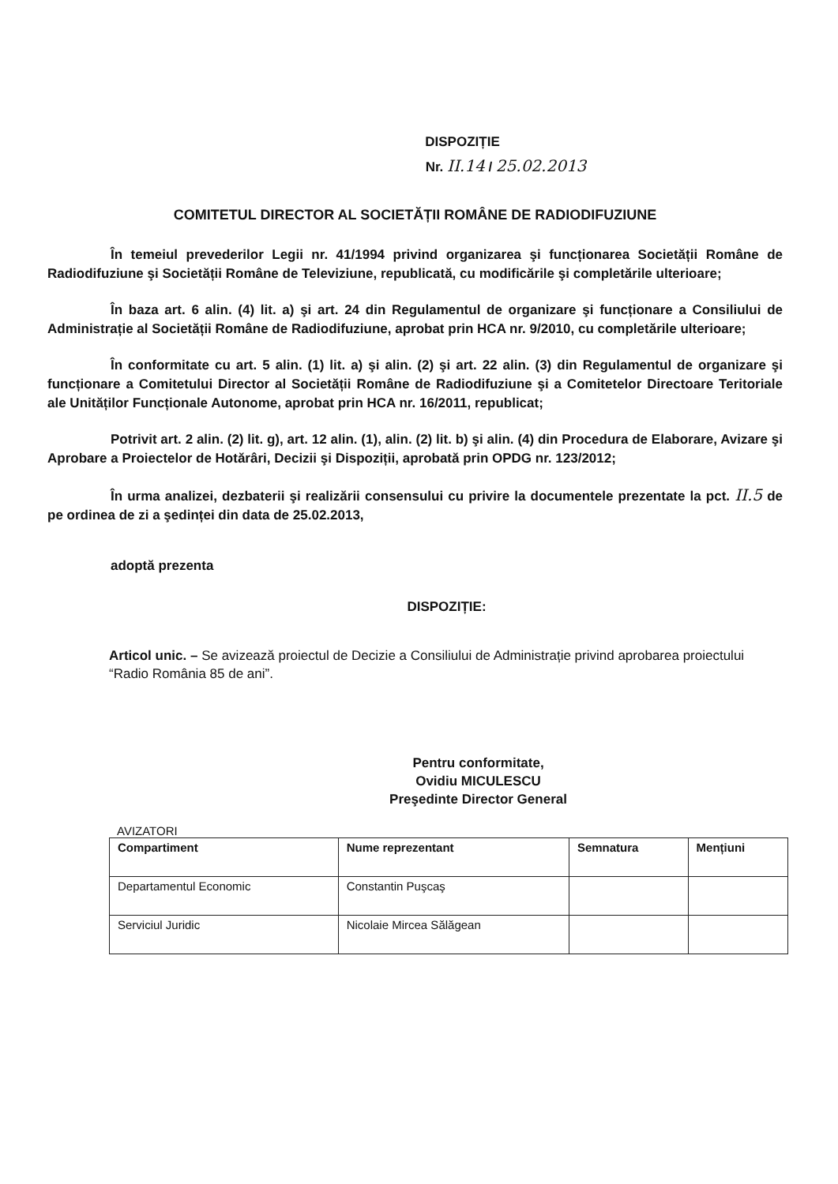DISPOZIȚIE
Nr. II.14 / 25.02.2013
COMITETUL DIRECTOR AL SOCIETĂȚII ROMÂNE DE RADIODIFUZIUNE
În temeiul prevederilor Legii nr. 41/1994 privind organizarea şi funcționarea Societății Române de Radiodifuziune şi Societății Române de Televiziune, republicată, cu modificările şi completările ulterioare;
În baza art. 6 alin. (4) lit. a) şi art. 24 din Regulamentul de organizare şi funcționare a Consiliului de Administrație al Societății Române de Radiodifuziune, aprobat prin HCA nr. 9/2010, cu completările ulterioare;
În conformitate cu art. 5 alin. (1) lit. a) şi alin. (2) şi art. 22 alin. (3) din Regulamentul de organizare şi funcționare a Comitetului Director al Societății Române de Radiodifuziune şi a Comitetelor Directoare Teritoriale ale Unităților Funcționale Autonome, aprobat prin HCA nr. 16/2011, republicat;
Potrivit art. 2 alin. (2) lit. g), art. 12 alin. (1), alin. (2) lit. b) şi alin. (4) din Procedura de Elaborare, Avizare şi Aprobare a Proiectelor de Hotărâri, Decizii şi Dispoziții, aprobată prin OPDG nr. 123/2012;
În urma analizei, dezbaterii şi realizării consensului cu privire la documentele prezentate la pct. II.5 de pe ordinea de zi a şedinței din data de 25.02.2013,
adoptă prezenta
DISPOZIȚIE:
Articol unic. – Se avizează proiectul de Decizie a Consiliului de Administrație privind aprobarea proiectului “Radio România 85 de ani”.
Pentru conformitate,
Ovidiu MICULESCU
Preşedinte Director General
AVIZATORI
| Compartiment | Nume reprezentant | Semnatura | Mențiuni |
| --- | --- | --- | --- |
| Departamentul Economic | Constantin Puşcaş | | |
| Serviciul Juridic | Nicolaie Mircea Sălăgean | | |